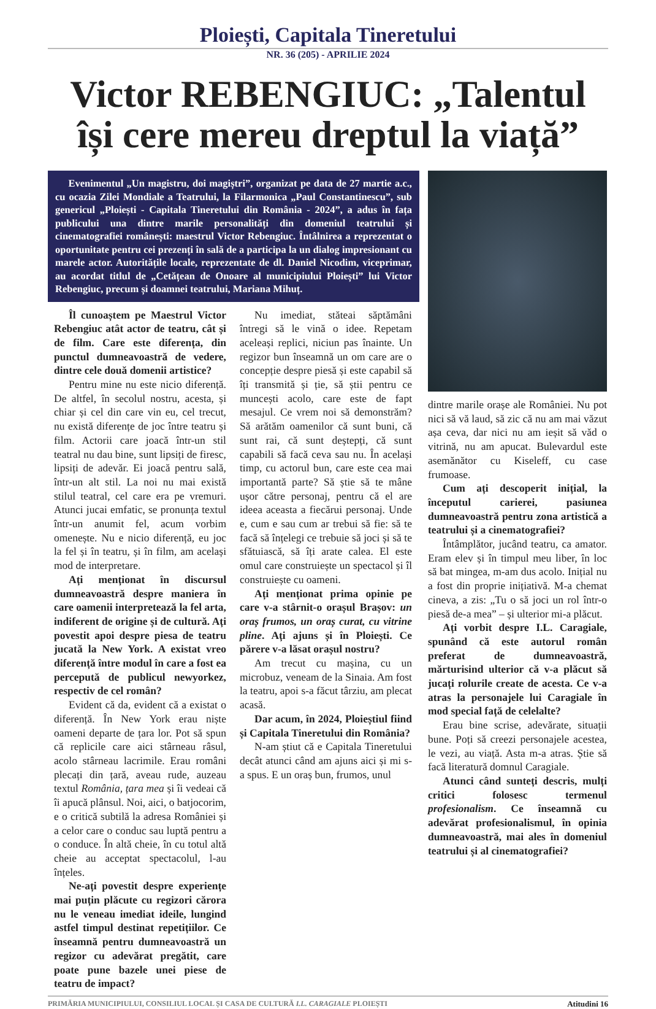Ploiești, Capitala Tineretului
NR. 36 (205) - APRILIE 2024
Victor REBENGIUC: „Talentul își cere mereu dreptul la viață”
Evenimentul „Un magistru, doi magiștri”, organizat pe data de 27 martie a.c., cu ocazia Zilei Mondiale a Teatrului, la Filarmonica „Paul Constantinescu”, sub genericul „Ploiești - Capitala Tineretului din România - 2024”, a adus în fața publicului una dintre marile personalități din domeniul teatrului și cinematografiei românești: maestrul Victor Rebengiuc. Întâlnirea a reprezentat o oportunitate pentru cei prezenți în sală de a participa la un dialog impresionant cu marele actor. Autoritățile locale, reprezentate de dl. Daniel Nicodim, viceprimar, au acordat titlul de „Cetățean de Onoare al municipiului Ploiești” lui Victor Rebengiuc, precum și doamnei teatrului, Mariana Mihuț.
Îl cunoaștem pe Maestrul Victor Rebengiuc atât actor de teatru, cât și de film. Care este diferența, din punctul dumneavoastră de vedere, dintre cele două domenii artistice?
Pentru mine nu este nicio diferență. De altfel, în secolul nostru, acesta, și chiar și cel din care vin eu, cel trecut, nu există diferențe de joc între teatru și film. Actorii care joacă într-un stil teatral nu dau bine, sunt lipsiți de firesc, lipsiți de adevăr. Ei joacă pentru sală, într-un alt stil. La noi nu mai există stilul teatral, cel care era pe vremuri. Atunci jucai emfatic, se pronunța textul într-un anumit fel, acum vorbim omenește. Nu e nicio diferență, eu joc la fel și în teatru, și în film, am același mod de interpretare.
Ați menționat în discursul dumneavoastră despre maniera în care oamenii interpretează la fel arta, indiferent de origine și de cultură. Ați povestit apoi despre piesa de teatru jucată la New York. A existat vreo diferență între modul în care a fost ea percepută de publicul newyorkez, respectiv de cel român?
Evident că da, evident că a existat o diferență. În New York erau niște oameni departe de țara lor. Pot să spun că replicile care aici stârneau râsul, acolo stârneau lacrimile. Erau români plecați din țară, aveau rude, auzeau textul România, țara mea și îi vedeai că îi apucă plânsul. Noi, aici, o batjocorim, e o critică subtilă la adresa României și a celor care o conduc sau luptă pentru a o conduce. În altă cheie, în cu totul altă cheie au acceptat spectacolul, l-au înțeles.
Ne-ați povestit despre experiențe mai puțin plăcute cu regizori cărora nu le veneau imediat ideile, lungind astfel timpul destinat repetițiilor. Ce înseamnă pentru dumneavoastră un regizor cu adevărat pregătit, care poate pune bazele unei piese de teatru de impact?
Nu imediat, stăteai săptămâni întregi să le vină o idee. Repetam aceleași replici, niciun pas înainte. Un regizor bun înseamnă un om care are o concepție despre piesă și este capabil să îți transmită și ție, să știi pentru ce muncești acolo, care este de fapt mesajul. Ce vrem noi să demonstrăm? Să arătăm oamenilor că sunt buni, că sunt rai, că sunt deștepți, că sunt capabili să facă ceva sau nu. În același timp, cu actorul bun, care este cea mai importantă parte? Să știe să te mâne ușor către personaj, pentru că el are ideea aceasta a fiecărui personaj. Unde e, cum e sau cum ar trebui să fie: să te facă să înțelegi ce trebuie să joci și să te sfătuiască, să îți arate calea. El este omul care construiește un spectacol și îl construiește cu oameni.
Ați menționat prima opinie pe care v-a stârnit-o orașul Brașov: un oraș frumos, un oraș curat, cu vitrine pline. Ați ajuns și în Ploiești. Ce părere v-a lăsat orașul nostru?
Am trecut cu mașina, cu un microbuz, veneam de la Sinaia. Am fost la teatru, apoi s-a făcut târziu, am plecat acasă.
Dar acum, în 2024, Ploieștiul fiind și Capitala Tineretului din România?
N-am știut că e Capitala Tineretului decât atunci când am ajuns aici și mi s-a spus. E un oraș bun, frumos, unul
dintre marile orașe ale României. Nu pot nici să vă laud, să zic că nu am mai văzut așa ceva, dar nici nu am ieșit să văd o vitrină, nu am apucat. Bulevardul este asemănător cu Kiseleff, cu case frumoase.
Cum ați descoperit inițial, la începutul carierei, pasiunea dumneavoastră pentru zona artistică a teatrului și a cinematografiei?
Întâmplător, jucând teatru, ca amator. Eram elev și în timpul meu liber, în loc să bat mingea, m-am dus acolo. Inițial nu a fost din proprie inițiativă. M-a chemat cineva, a zis: „Tu o să joci un rol într-o piesă de-a mea” – și ulterior mi-a plăcut.
Ați vorbit despre I.L. Caragiale, spunând că este autorul român preferat de dumneavoastră, mărturisind ulterior că v-a plăcut să jucați rolurile create de acesta. Ce v-a atras la personajele lui Caragiale în mod special față de celelalte?
Erau bine scrise, adevărate, situații bune. Poți să creezi personajele acestea, le vezi, au viață. Asta m-a atras. Știe să facă literatură domnul Caragiale.
Atunci când sunteți descris, mulți critici folosesc termenul profesionalism. Ce înseamnă cu adevărat profesionalismul, în opinia dumneavoastră, mai ales în domeniul teatrului și al cinematografiei?
PRIMĂRIA MUNICIPIULUI, CONSILIUL LOCAL ȘI CASA DE CULTURĂ I.L. CARAGIALE PLOIEȘTI Atitudini 16